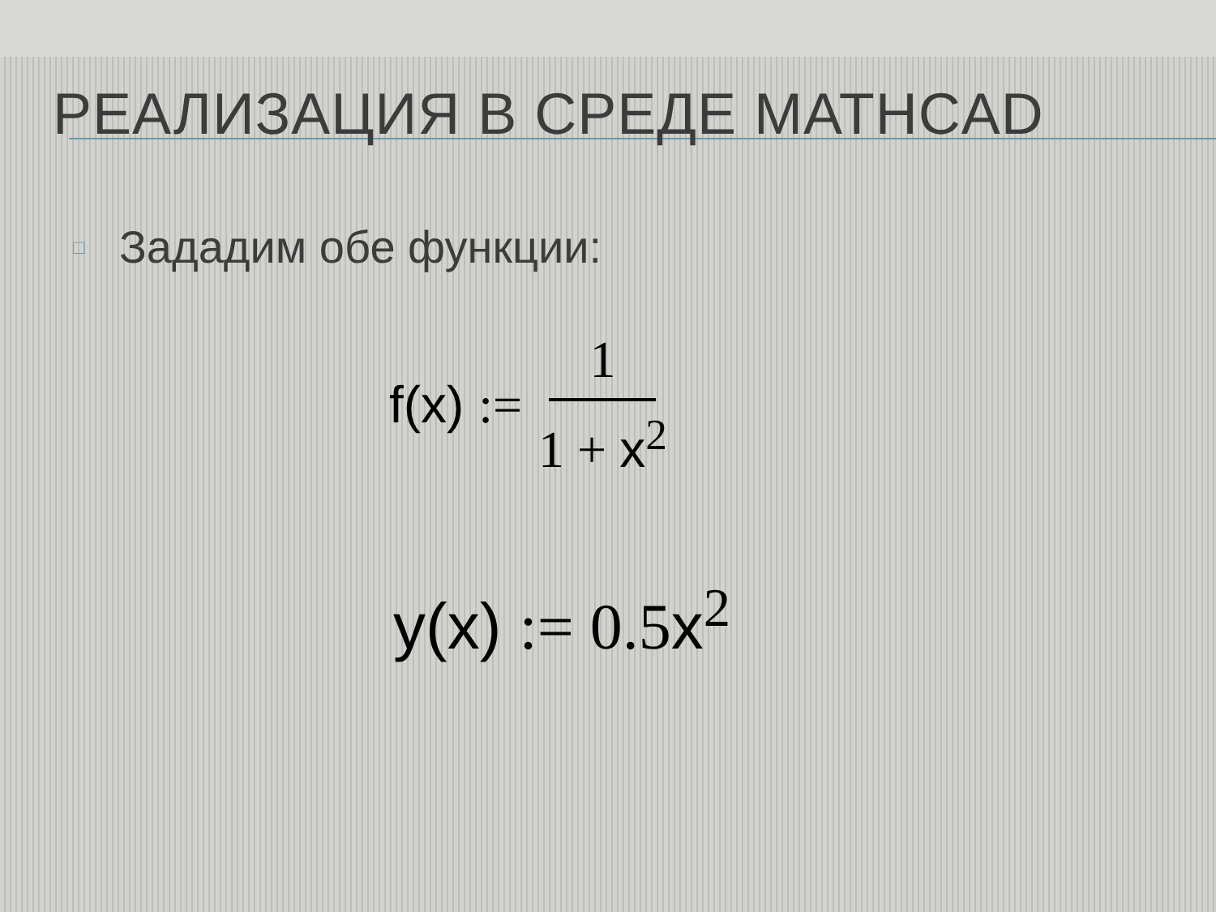РЕАЛИЗАЦИЯ В СРЕДЕ MATHCAD
□ Зададим обе функции:
f(x) := 1 1 + x<sup>2</sup>
y(x) := 0.5x<sup>2</sup>